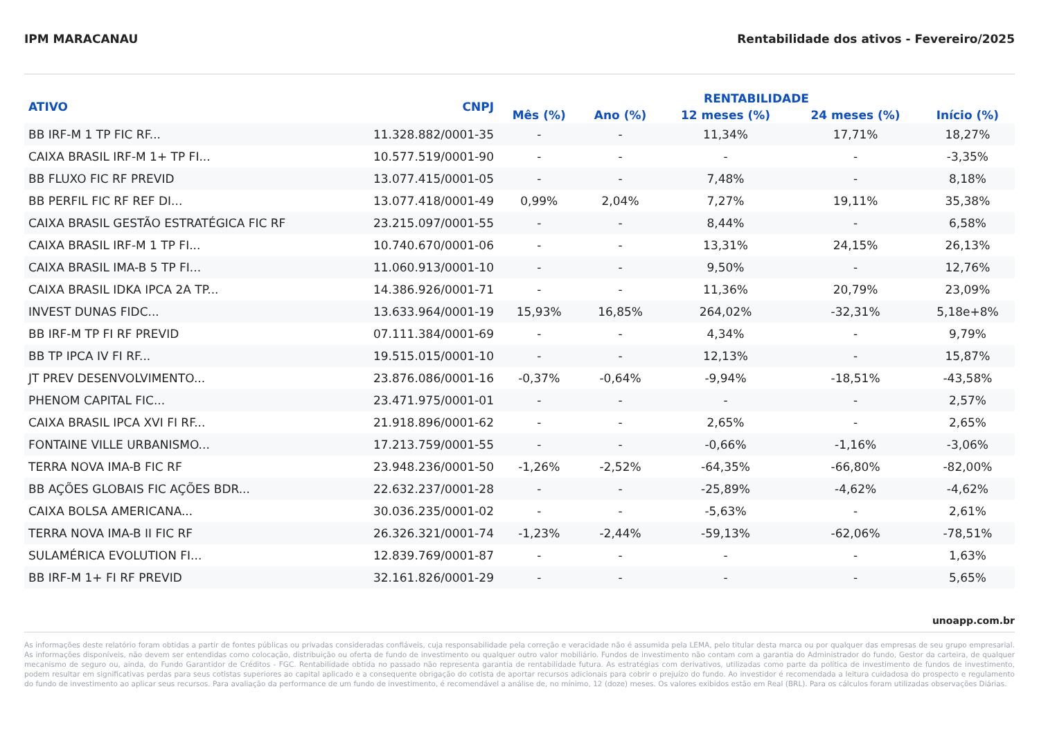IPM MARACANAU Rentabilidade dos ativos - Fevereiro/2025
| ATIVO | CNPJ | RENTABILIDADE | | | | |
| --- | --- | --- | --- | --- | --- | --- |
| | | Mês (%) | Ano (%) | 12 meses (%) | 24 meses (%) | Início (%) |
| BB IRF-M 1 TP FIC RF... | 11.328.882/0001-35 | - | - | 11,34% | 17,71% | 18,27% |
| CAIXA BRASIL IRF-M 1+ TP FI... | 10.577.519/0001-90 | - | - | - | - | -3,35% |
| BB FLUXO FIC RF PREVID | 13.077.415/0001-05 | - | - | 7,48% | - | 8,18% |
| BB PERFIL FIC RF REF DI... | 13.077.418/0001-49 | 0,99% | 2,04% | 7,27% | 19,11% | 35,38% |
| CAIXA BRASIL GESTÃO ESTRATÉGICA FIC RF | 23.215.097/0001-55 | - | - | 8,44% | - | 6,58% |
| CAIXA BRASIL IRF-M 1 TP FI... | 10.740.670/0001-06 | - | - | 13,31% | 24,15% | 26,13% |
| CAIXA BRASIL IMA-B 5 TP FI... | 11.060.913/0001-10 | - | - | 9,50% | - | 12,76% |
| CAIXA BRASIL IDKA IPCA 2A TP... | 14.386.926/0001-71 | - | - | 11,36% | 20,79% | 23,09% |
| INVEST DUNAS FIDC... | 13.633.964/0001-19 | 15,93% | 16,85% | 264,02% | -32,31% | 5,18e+8% |
| BB IRF-M TP FI RF PREVID | 07.111.384/0001-69 | - | - | 4,34% | - | 9,79% |
| BB TP IPCA IV FI RF... | 19.515.015/0001-10 | - | - | 12,13% | - | 15,87% |
| JT PREV DESENVOLVIMENTO... | 23.876.086/0001-16 | -0,37% | -0,64% | -9,94% | -18,51% | -43,58% |
| PHENOM CAPITAL FIC... | 23.471.975/0001-01 | - | - | - | - | 2,57% |
| CAIXA BRASIL IPCA XVI FI RF... | 21.918.896/0001-62 | - | - | 2,65% | - | 2,65% |
| FONTAINE VILLE URBANISMO... | 17.213.759/0001-55 | - | - | -0,66% | -1,16% | -3,06% |
| TERRA NOVA IMA-B FIC RF | 23.948.236/0001-50 | -1,26% | -2,52% | -64,35% | -66,80% | -82,00% |
| BB AÇÕES GLOBAIS FIC AÇÕES BDR... | 22.632.237/0001-28 | - | - | -25,89% | -4,62% | -4,62% |
| CAIXA BOLSA AMERICANA... | 30.036.235/0001-02 | - | - | -5,63% | - | 2,61% |
| TERRA NOVA IMA-B II FIC RF | 26.326.321/0001-74 | -1,23% | -2,44% | -59,13% | -62,06% | -78,51% |
| SULAMÉRICA EVOLUTION FI... | 12.839.769/0001-87 | - | - | - | - | 1,63% |
| BB IRF-M 1+ FI RF PREVID | 32.161.826/0001-29 | - | - | - | - | 5,65% |
unoapp.com.br
As informações deste relatório foram obtidas a partir de fontes públicas ou privadas consideradas confiáveis, cuja responsabilidade pela correção e veracidade não é assumida pela LEMA, pelo titular desta marca ou por qualquer das empresas de seu grupo empresarial. As informações disponíveis, não devem ser entendidas como colocação, distribuição ou oferta de fundo de investimento ou qualquer outro valor mobiliário. Fundos de investimento não contam com a garantia do Administrador do fundo, Gestor da carteira, de qualquer mecanismo de seguro ou, ainda, do Fundo Garantidor de Créditos - FGC. Rentabilidade obtida no passado não representa garantia de rentabilidade futura. As estratégias com derivativos, utilizadas como parte da política de investimento de fundos de investimento, podem resultar em significativas perdas para seus cotistas superiores ao capital aplicado e a consequente obrigação do cotista de aportar recursos adicionais para cobrir o prejuízo do fundo. Ao investidor é recomendada a leitura cuidadosa do prospecto e regulamento do fundo de investimento ao aplicar seus recursos. Para avaliação da performance de um fundo de investimento, é recomendável a análise de, no mínimo, 12 (doze) meses. Os valores exibidos estão em Real (BRL). Para os cálculos foram utilizadas observações Diárias.